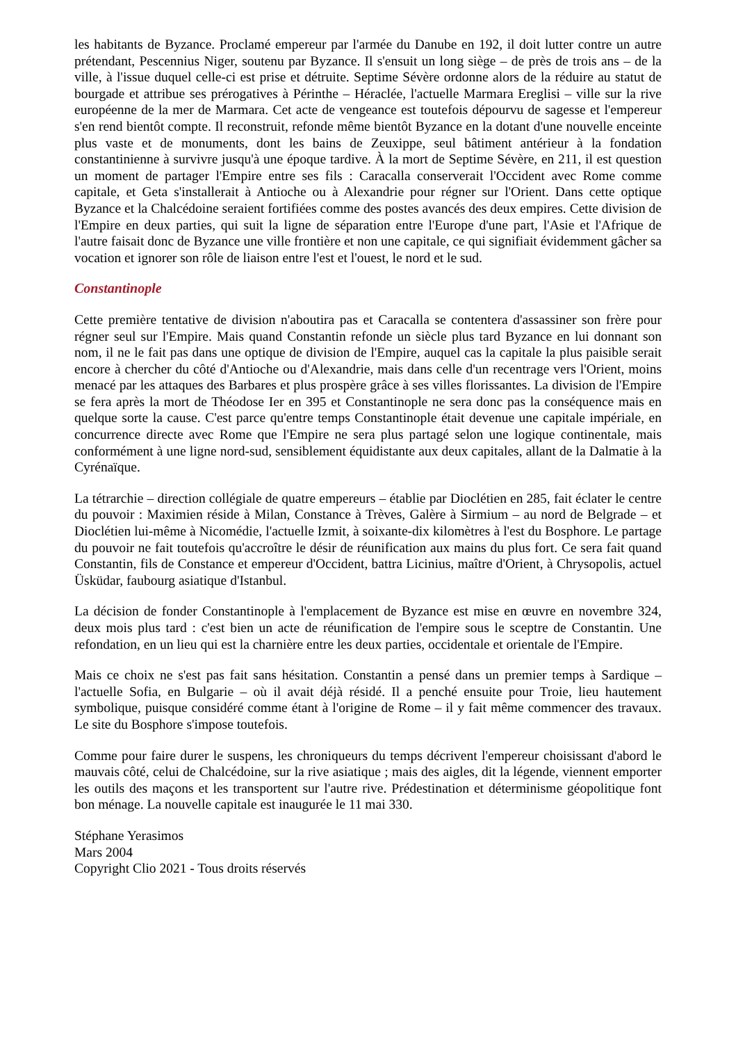les habitants de Byzance. Proclamé empereur par l'armée du Danube en 192, il doit lutter contre un autre prétendant, Pescennius Niger, soutenu par Byzance. Il s'ensuit un long siège – de près de trois ans – de la ville, à l'issue duquel celle-ci est prise et détruite. Septime Sévère ordonne alors de la réduire au statut de bourgade et attribue ses prérogatives à Périnthe – Héraclée, l'actuelle Marmara Ereglisi – ville sur la rive européenne de la mer de Marmara. Cet acte de vengeance est toutefois dépourvu de sagesse et l'empereur s'en rend bientôt compte. Il reconstruit, refonde même bientôt Byzance en la dotant d'une nouvelle enceinte plus vaste et de monuments, dont les bains de Zeuxippe, seul bâtiment antérieur à la fondation constantinienne à survivre jusqu'à une époque tardive. À la mort de Septime Sévère, en 211, il est question un moment de partager l'Empire entre ses fils : Caracalla conserverait l'Occident avec Rome comme capitale, et Geta s'installerait à Antioche ou à Alexandrie pour régner sur l'Orient. Dans cette optique Byzance et la Chalcédoine seraient fortifiées comme des postes avancés des deux empires. Cette division de l'Empire en deux parties, qui suit la ligne de séparation entre l'Europe d'une part, l'Asie et l'Afrique de l'autre faisait donc de Byzance une ville frontière et non une capitale, ce qui signifiait évidemment gâcher sa vocation et ignorer son rôle de liaison entre l'est et l'ouest, le nord et le sud.
Constantinople
Cette première tentative de division n'aboutira pas et Caracalla se contentera d'assassiner son frère pour régner seul sur l'Empire. Mais quand Constantin refonde un siècle plus tard Byzance en lui donnant son nom, il ne le fait pas dans une optique de division de l'Empire, auquel cas la capitale la plus paisible serait encore à chercher du côté d'Antioche ou d'Alexandrie, mais dans celle d'un recentrage vers l'Orient, moins menacé par les attaques des Barbares et plus prospère grâce à ses villes florissantes. La division de l'Empire se fera après la mort de Théodose Ier en 395 et Constantinople ne sera donc pas la conséquence mais en quelque sorte la cause. C'est parce qu'entre temps Constantinople était devenue une capitale impériale, en concurrence directe avec Rome que l'Empire ne sera plus partagé selon une logique continentale, mais conformément à une ligne nord-sud, sensiblement équidistante aux deux capitales, allant de la Dalmatie à la Cyrénaïque.
La tétrarchie – direction collégiale de quatre empereurs – établie par Dioclétien en 285, fait éclater le centre du pouvoir : Maximien réside à Milan, Constance à Trèves, Galère à Sirmium – au nord de Belgrade – et Dioclétien lui-même à Nicomédie, l'actuelle Izmit, à soixante-dix kilomètres à l'est du Bosphore. Le partage du pouvoir ne fait toutefois qu'accroître le désir de réunification aux mains du plus fort. Ce sera fait quand Constantin, fils de Constance et empereur d'Occident, battra Licinius, maître d'Orient, à Chrysopolis, actuel Üsküdar, faubourg asiatique d'Istanbul.
La décision de fonder Constantinople à l'emplacement de Byzance est mise en œuvre en novembre 324, deux mois plus tard : c'est bien un acte de réunification de l'empire sous le sceptre de Constantin. Une refondation, en un lieu qui est la charnière entre les deux parties, occidentale et orientale de l'Empire.
Mais ce choix ne s'est pas fait sans hésitation. Constantin a pensé dans un premier temps à Sardique – l'actuelle Sofia, en Bulgarie – où il avait déjà résidé. Il a penché ensuite pour Troie, lieu hautement symbolique, puisque considéré comme étant à l'origine de Rome – il y fait même commencer des travaux. Le site du Bosphore s'impose toutefois.
Comme pour faire durer le suspens, les chroniqueurs du temps décrivent l'empereur choisissant d'abord le mauvais côté, celui de Chalcédoine, sur la rive asiatique ; mais des aigles, dit la légende, viennent emporter les outils des maçons et les transportent sur l'autre rive. Prédestination et déterminisme géopolitique font bon ménage. La nouvelle capitale est inaugurée le 11 mai 330.
Stéphane Yerasimos
Mars 2004
Copyright Clio 2021 - Tous droits réservés